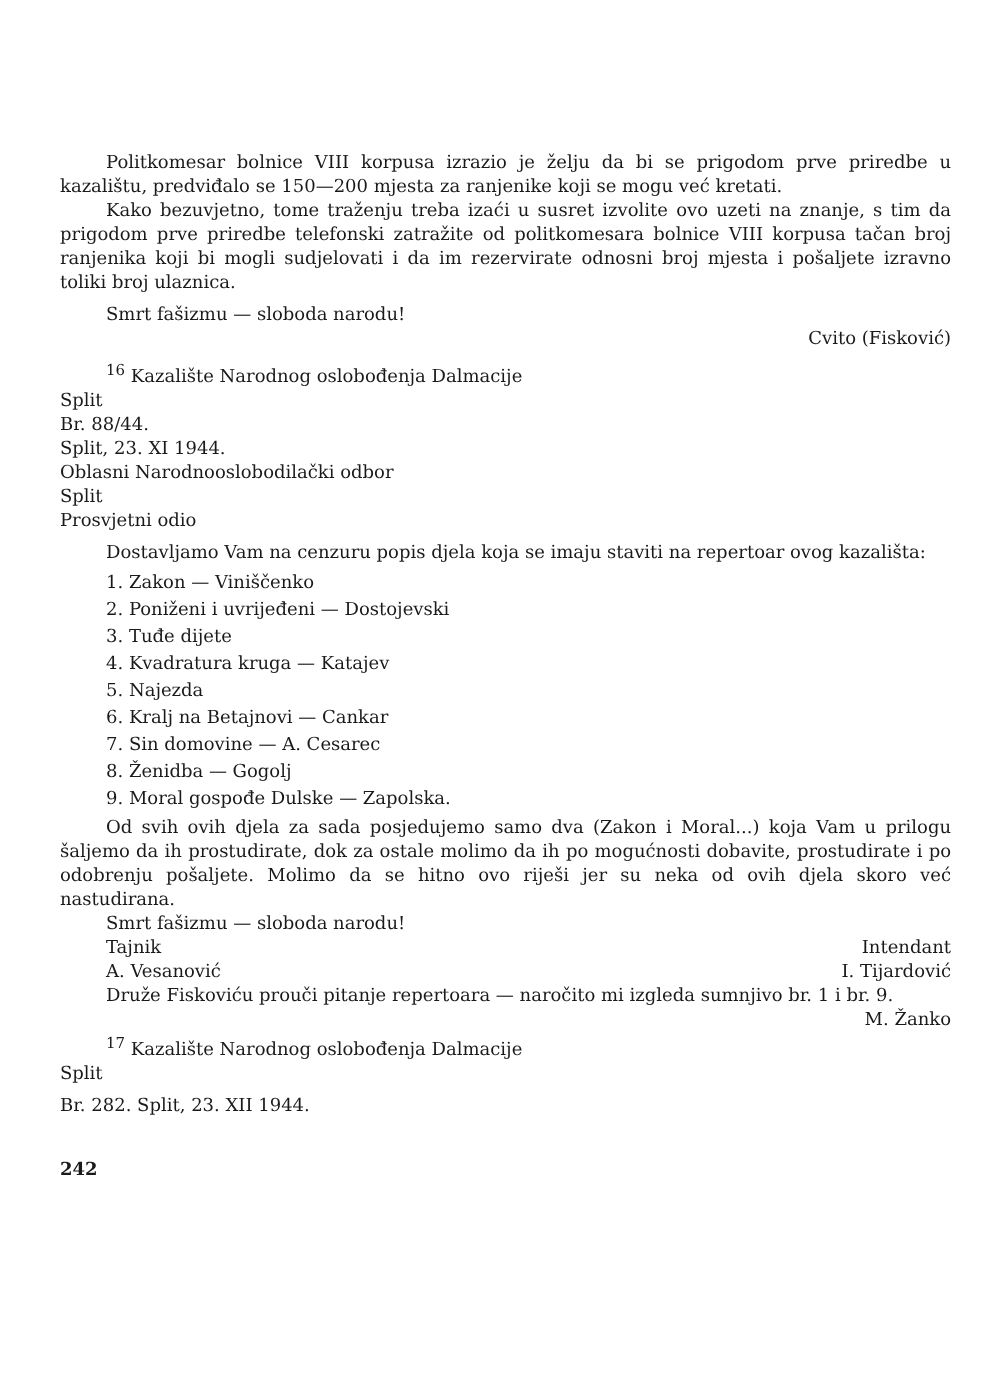Politkomesar bolnice VIII korpusa izrazio je želju da bi se prigodom prve priredbe u kazalištu, predviđalo se 150—200 mjesta za ranjenike koji se mogu već kretati.
Kako bezuvjetno, tome traženju treba izaći u susret izvolite ovo uzeti na znanje, s tim da prigodom prve priredbe telefonski zatražite od politkomesara bolnice VIII korpusa tačan broj ranjenika koji bi mogli sudjelovati i da im rezervirate odnosni broj mjesta i pošaljete izravno toliki broj ulaznica.
Smrt fašizmu — sloboda narodu!
Cvito (Fisković)
<sup>16</sup> Kazalište Narodnog oslobođenja Dalmacije
Split
Br. 88/44.
Split, 23. XI 1944.
Oblasni Narodnooslobodilački odbor
Split
Prosvjetni odio
Dostavljamo Vam na cenzuru popis djela koja se imaju staviti na repertoar ovog kazališta:
1. Zakon — Viniščenko
2. Poniženi i uvrijeđeni — Dostojevski
3. Tuđe dijete
4. Kvadratura kruga — Katajev
5. Najezda
6. Kralj na Betajnovi — Cankar
7. Sin domovine — A. Cesarec
8. Ženidba — Gogolj
9. Moral gospođe Dulske — Zapolska.
Od svih ovih djela za sada posjedujemo samo dva (Zakon i Moral...) koja Vam u prilogu šaljemo da ih prostudirate, dok za ostale molimo da ih po mogućnosti dobavite, prostudirate i po odobrenju pošaljete. Molimo da se hitno ovo riješi jer su neka od ovih djela skoro već nastudirana.
Smrt fašizmu — sloboda narodu!
Tajnik Intendant
A. Vesanović I. Tijardović
Druže Fiskoviću prouči pitanje repertoara — naročito mi izgleda sumnjivo br. 1 i br. 9.
M. Žanko
<sup>17</sup> Kazalište Narodnog oslobođenja Dalmacije
Split
Br. 282. Split, 23. XII 1944.
242